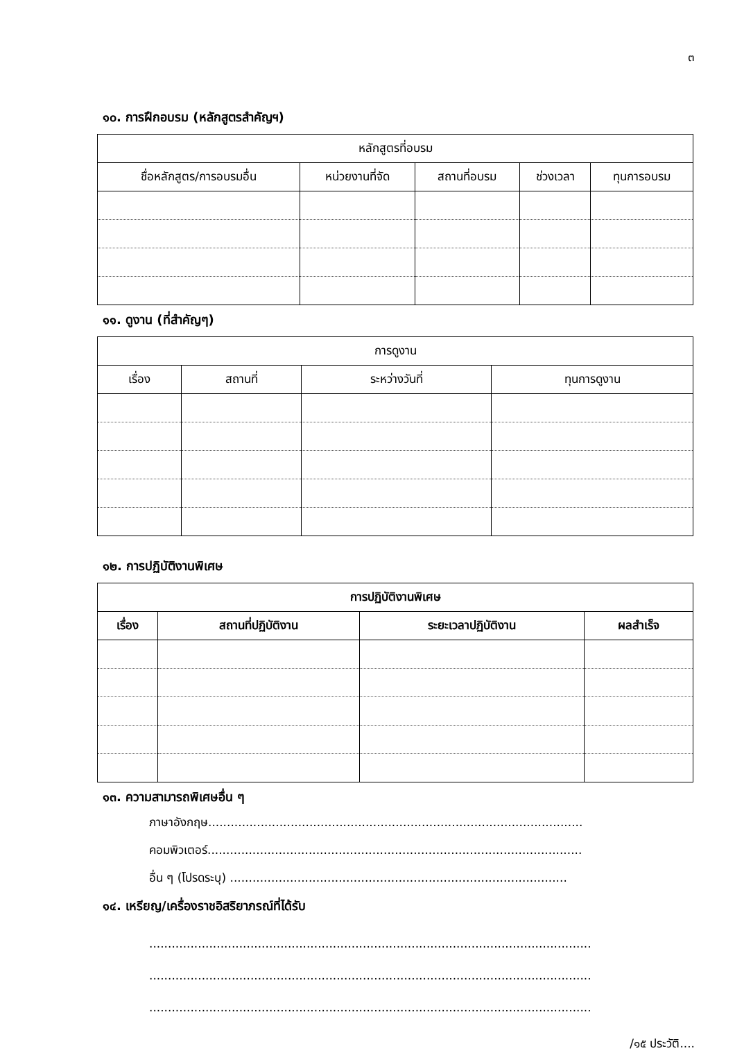๓
๑๐. การฝึกอบรม (หลักสูตรสำคัญฯ)
| หลักสูตรที่อบรม | | | | |
| --- | --- | --- | --- | --- |
| ชื่อหลักสูตร/การอบรมอื่น | หน่วยงานที่จัด | สถานที่อบรม | ช่วงเวลา | ทุนการอบรม |
๑๑. ดูงาน (ที่สำคัญๆ)
| การดูงาน | | | |
| --- | --- | --- | --- |
| เรื่อง | สถานที่ | ระหว่างวันที่ | ทุนการดูงาน |
๑๒. การปฏิบัติงานพิเศษ
| การปฏิบัติงานพิเศษ | | | |
| --- | --- | --- | --- |
| เรื่อง | สถานที่ปฏิบัติงาน | ระยะเวลาปฏิบัติงาน | ผลสำเร็จ |
๑๓. ความสามารถพิเศษอื่น ๆ
ภาษาอังกฤษ....................................................................................................
คอมพิวเตอร์....................................................................................................
อื่น ๆ (โปรดระบุ) ..........................................................................................
๑๔. เหรียญ/เครื่องราชอิสริยาภรณ์ที่ได้รับ
......................................................................................................................
......................................................................................................................
......................................................................................................................
/๑๕ ประวัติ....